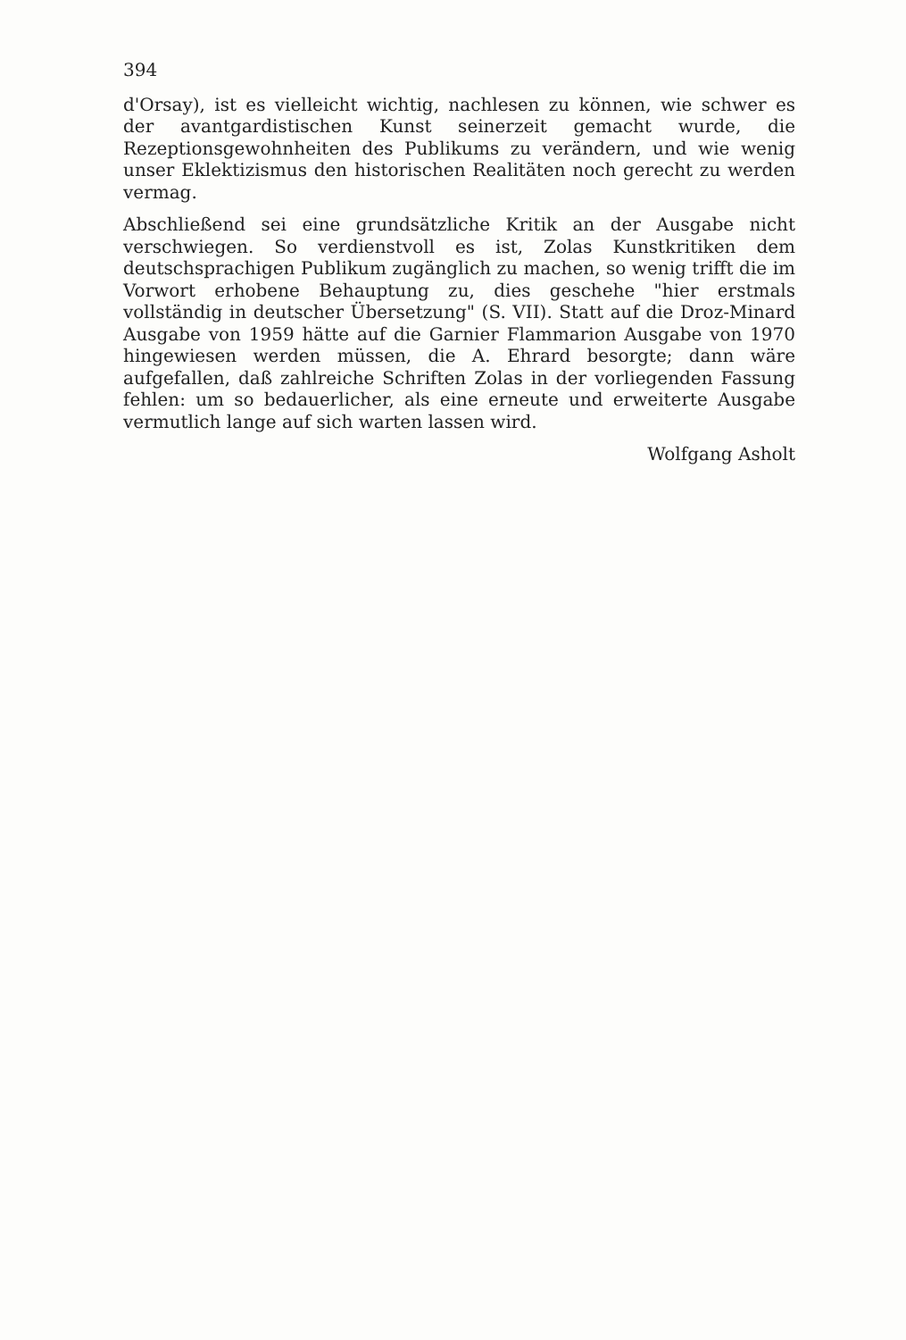394
d'Orsay), ist es vielleicht wichtig, nachlesen zu können, wie schwer es der avantgardistischen Kunst seinerzeit gemacht wurde, die Rezeptionsgewohnheiten des Publikums zu verändern, und wie wenig unser Eklektizismus den historischen Realitäten noch gerecht zu werden vermag.
Abschließend sei eine grundsätzliche Kritik an der Ausgabe nicht verschwiegen. So verdienstvoll es ist, Zolas Kunstkritiken dem deutschsprachigen Publikum zugänglich zu machen, so wenig trifft die im Vorwort erhobene Behauptung zu, dies geschehe "hier erstmals vollständig in deutscher Übersetzung" (S. VII). Statt auf die Droz-Minard Ausgabe von 1959 hätte auf die Garnier Flammarion Ausgabe von 1970 hingewiesen werden müssen, die A. Ehrard besorgte; dann wäre aufgefallen, daß zahlreiche Schriften Zolas in der vorliegenden Fassung fehlen: um so bedauerlicher, als eine erneute und erweiterte Ausgabe vermutlich lange auf sich warten lassen wird.
Wolfgang Asholt